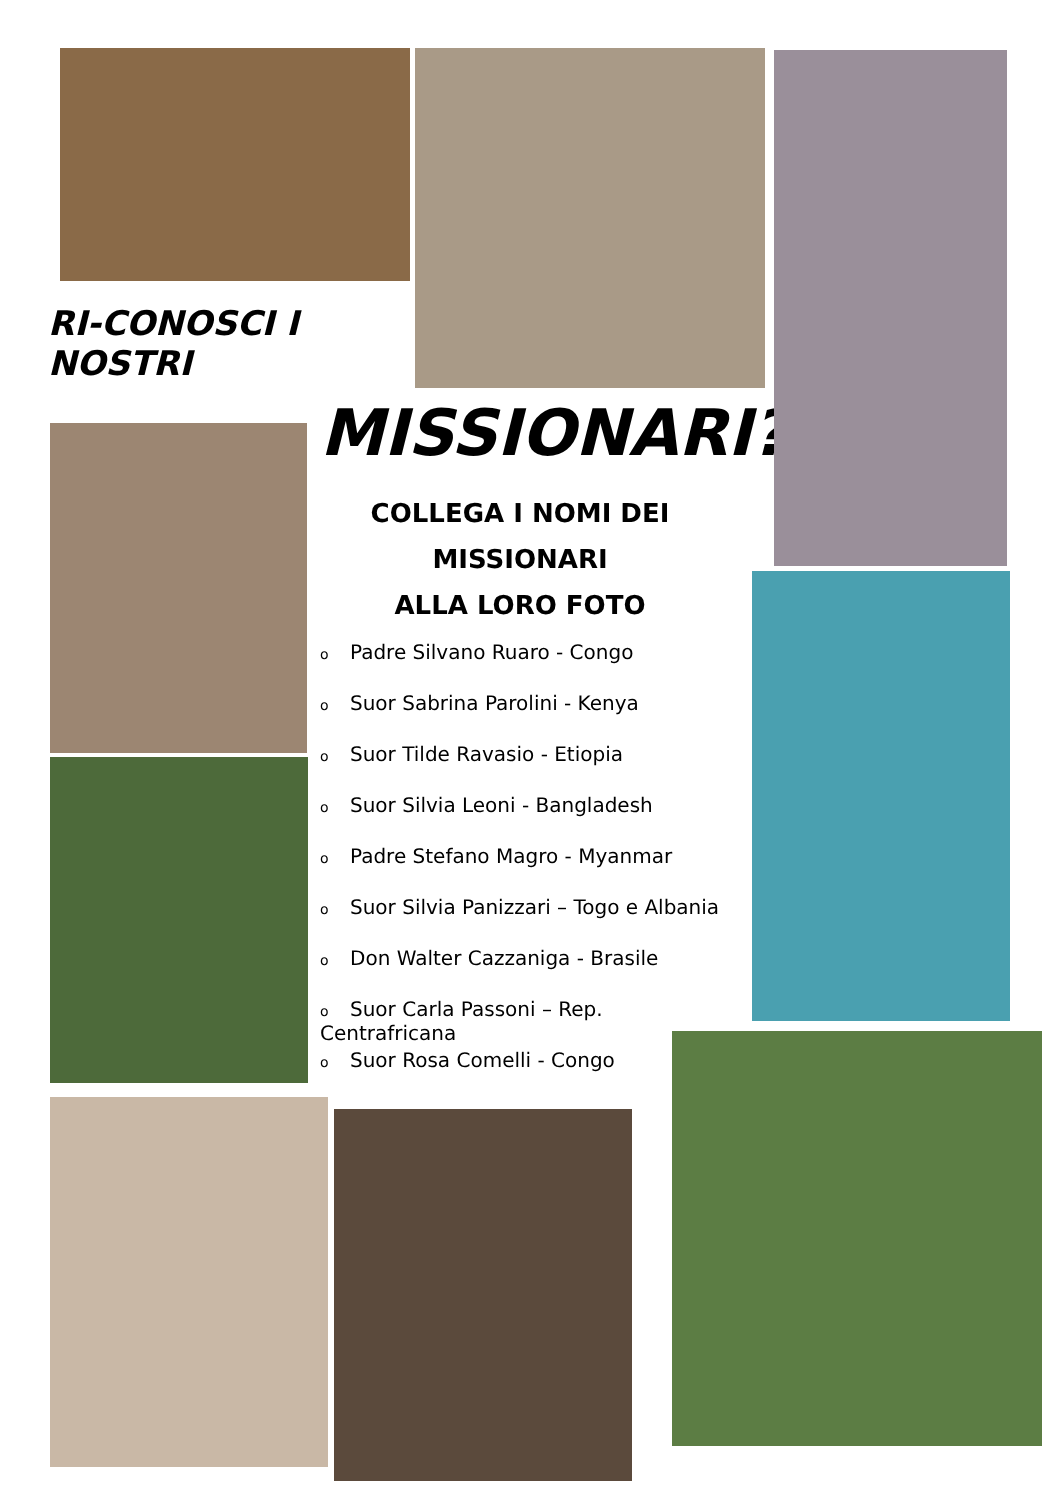RI-CONOSCI I NOSTRI
MISSIONARI?
COLLEGA I NOMI DEI MISSIONARI
ALLA LORO FOTO
o Padre Silvano Ruaro - Congo
o Suor Sabrina Parolini - Kenya
o Suor Tilde Ravasio - Etiopia
o Suor Silvia Leoni - Bangladesh
o Padre Stefano Magro - Myanmar
o Suor Silvia Panizzari – Togo e Albania
o Don Walter Cazzaniga - Brasile
o Suor Carla Passoni – Rep. Centrafricana
o Suor Rosa Comelli - Congo